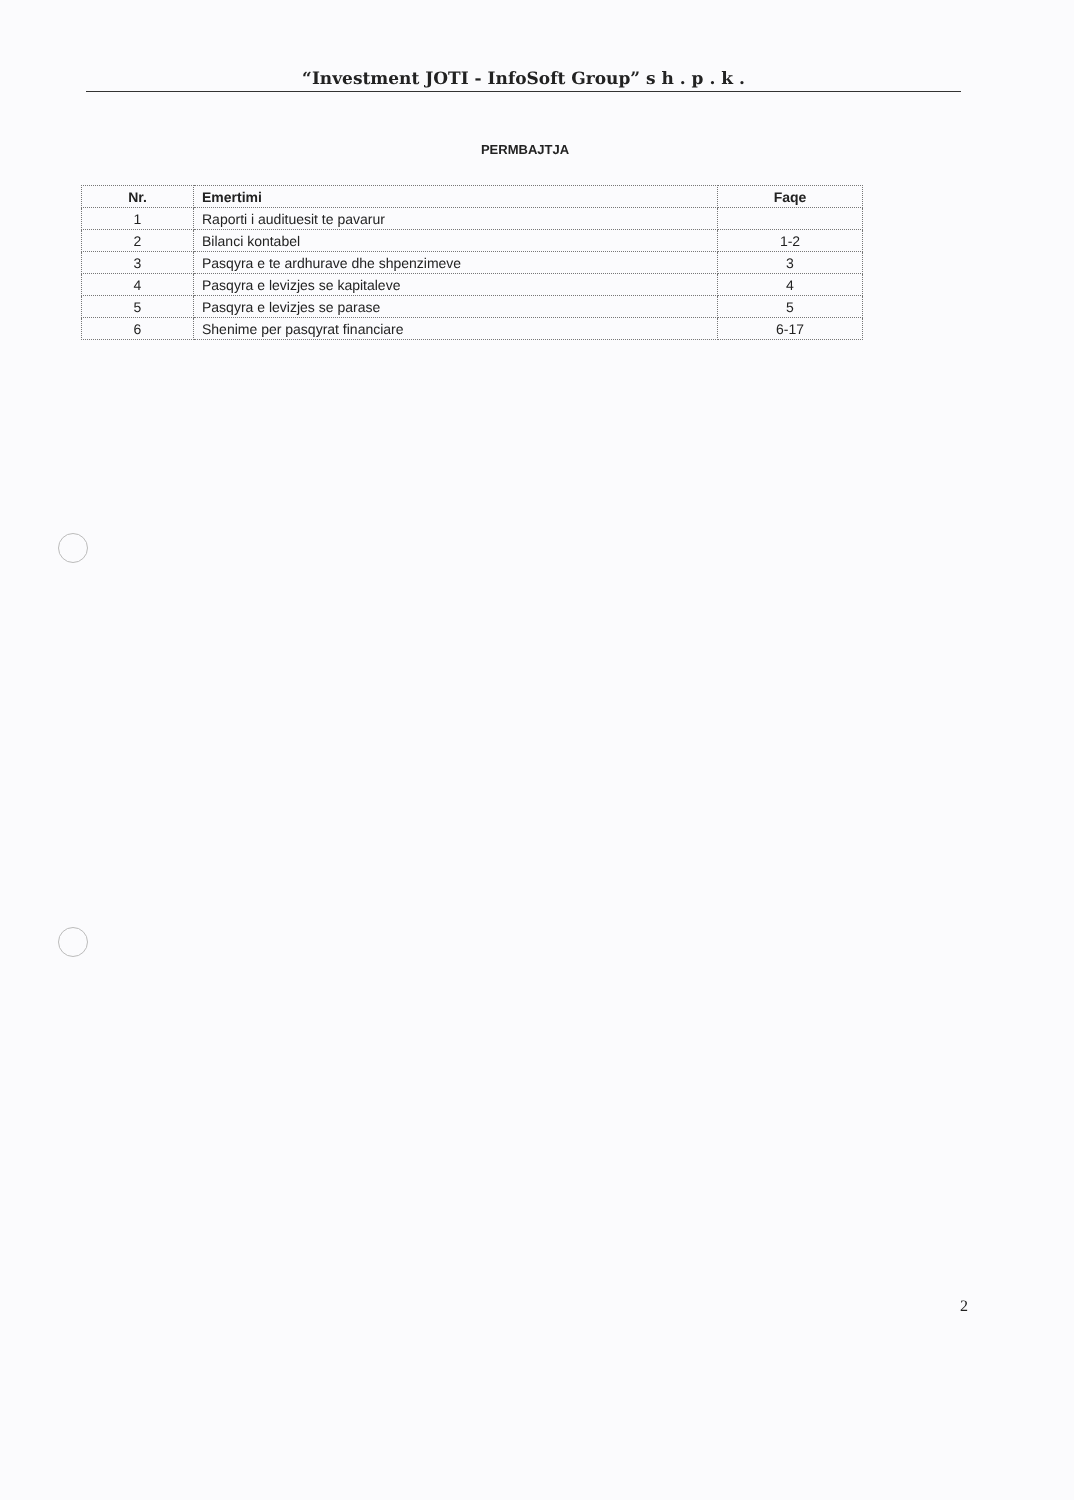“Investment JOTI - InfoSoft Group” s h . p . k .
PERMBAJTJA
| Nr. | Emertimi | Faqe |
| --- | --- | --- |
| 1 | Raporti i audituesit te pavarur | |
| 2 | Bilanci kontabel | 1-2 |
| 3 | Pasqyra e te ardhurave dhe shpenzimeve | 3 |
| 4 | Pasqyra e levizjes se kapitaleve | 4 |
| 5 | Pasqyra e levizjes se parase | 5 |
| 6 | Shenime per pasqyrat financiare | 6-17 |
2